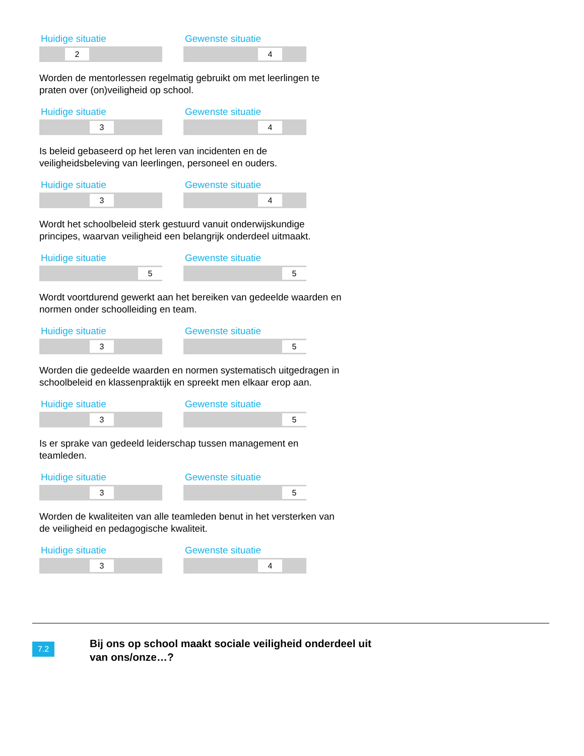Huidige situatie
2
Gewenste situatie
4
Worden de mentorlessen regelmatig gebruikt om met leerlingen te praten over (on)veiligheid op school.
Huidige situatie
3
Gewenste situatie
4
Is beleid gebaseerd op het leren van incidenten en de veiligheidsbeleving van leerlingen, personeel en ouders.
Huidige situatie
3
Gewenste situatie
4
Wordt het schoolbeleid sterk gestuurd vanuit onderwijskundige principes, waarvan veiligheid een belangrijk onderdeel uitmaakt.
Huidige situatie
5
Gewenste situatie
5
Wordt voortdurend gewerkt aan het bereiken van gedeelde waarden en normen onder schoolleiding en team.
Huidige situatie
3
Gewenste situatie
5
Worden die gedeelde waarden en normen systematisch uitgedragen in schoolbeleid en klassenpraktijk en spreekt men elkaar erop aan.
Huidige situatie
3
Gewenste situatie
5
Is er sprake van gedeeld leiderschap tussen management en teamleden.
Huidige situatie
3
Gewenste situatie
5
Worden de kwaliteiten van alle teamleden benut in het versterken van de veiligheid en pedagogische kwaliteit.
Huidige situatie
3
Gewenste situatie
4
7.2
Bij ons op school maakt sociale veiligheid onderdeel uit van ons/onze…?